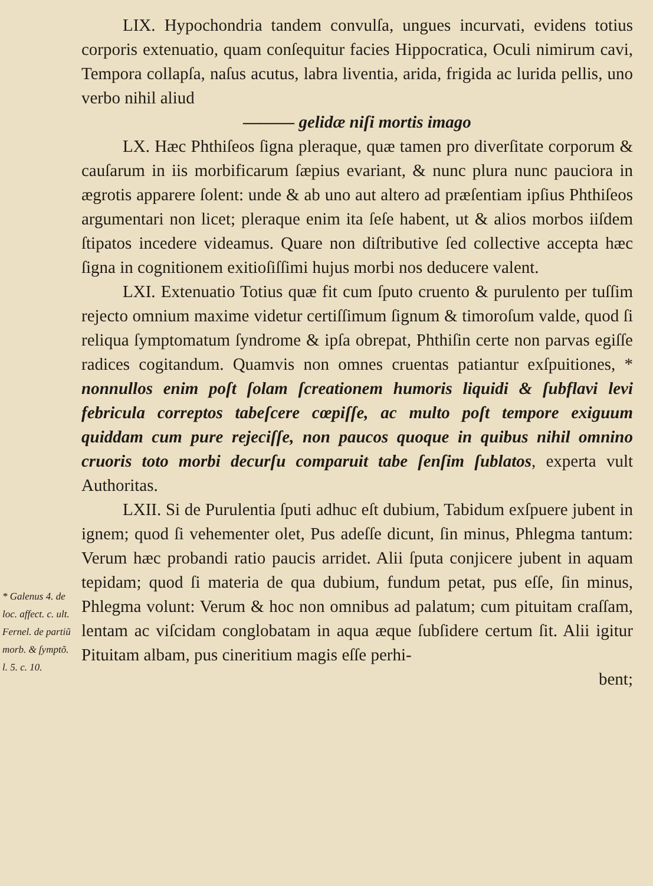LIX. Hypochondria tandem convulſa, ungues incurvati, evidens totius corporis extenuatio, quam conſequitur facies Hippocratica, Oculi nimirum cavi, Tempora collapſa, naſus acutus, labra liventia, arida, frigida ac lurida pellis, uno verbo nihil aliud
——— gelidæ niſi mortis imago
LX. Hæc Phthiſeos ſigna pleraque, quæ tamen pro diverſitate corporum & cauſarum in iis morbificarum ſæpius evariant, & nunc plura nunc pauciora in ægrotis apparere ſolent: unde & ab uno aut altero ad præſentiam ipſius Phthiſeos argumentari non licet; pleraque enim ita ſeſe habent, ut & alios morbos iiſdem ſtipatos incedere videamus. Quare non diſtributive ſed collective accepta hæc ſigna in cognitionem exitioſiſſimi hujus morbi nos deducere valent.
LXI. Extenuatio Totius quæ fit cum ſputo cruento & purulento per tuſſim rejecto omnium maxime videtur certiſſimum ſignum & timoroſum valde, quod ſi reliqua ſymptomatum ſyndrome & ipſa obrepat, Phthiſin certe non parvas egiſſe radices cogitandum. Quamvis non omnes cruentas patiantur exſpuitiones, * nonnullos enim poſt ſolam ſcreationem humoris liquidi & ſubflavi levi febricula correptos tabeſcere cœpiſſe, ac multo poſt tempore exiguum quiddam cum pure rejeciſſe, non paucos quoque in quibus nihil omnino cruoris toto morbi decurſu comparuit tabe ſenſim ſublatos, experta vult Authoritas.
LXII. Si de Purulentia ſputi adhuc eſt dubium, Tabidum exſpuere jubent in ignem; quod ſi vehementer olet, Pus adeſſe dicunt, ſin minus, Phlegma tantum: Verum hæc probandi ratio paucis arridet. Alii ſputa conjicere jubent in aquam tepidam; quod ſi materia de qua dubium, fundum petat, pus eſſe, ſin minus, Phlegma volunt: Verum & hoc non omnibus ad palatum; cum pituitam craſſam, lentam ac viſcidam conglobatam in aqua æque ſubſidere certum ſit. Alii igitur Pituitam albam, pus cineritium magis eſſe perhi-
bent;
* Galenus 4. de loc. affect. c. ult. Fernel. de partiũ morb. & ſymptõ. l. 5. c. 10.